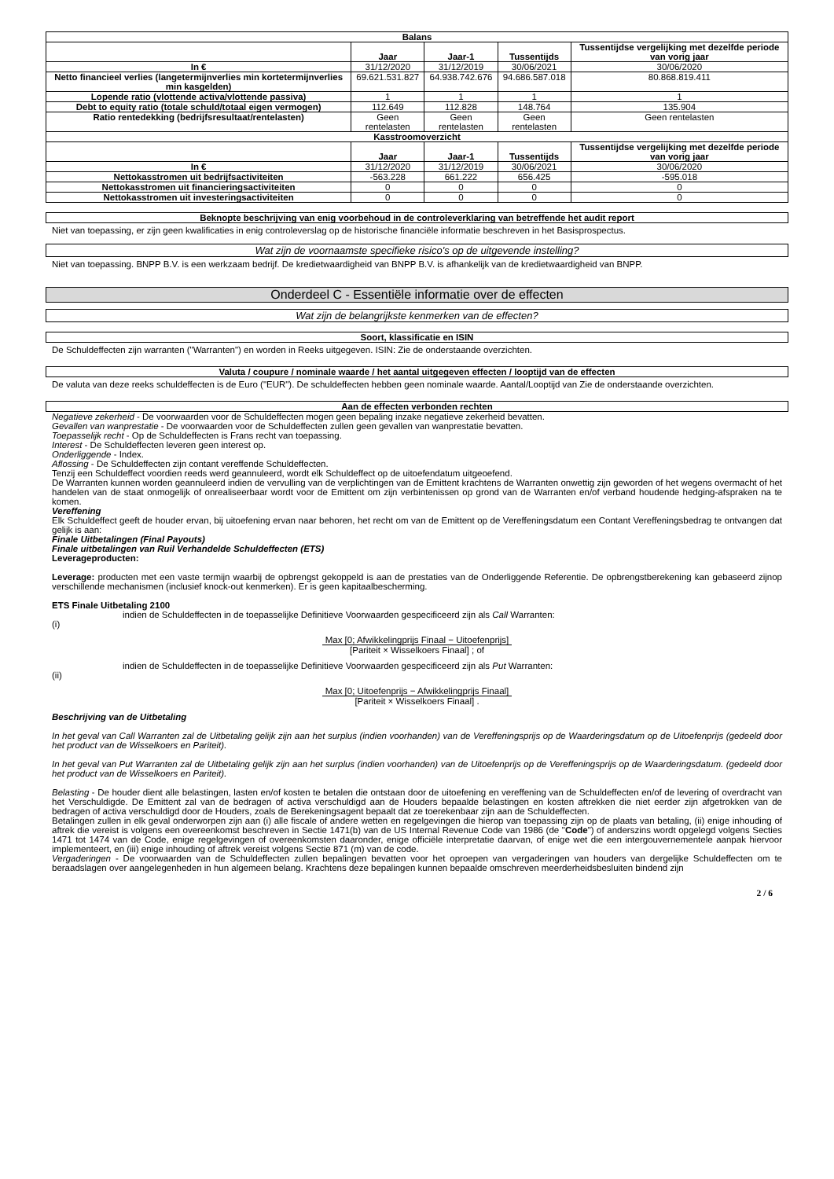| Balans | | | | |
| | Jaar | Jaar-1 | Tussentijds | Tussentijdse vergelijking met dezelfde periode van vorig jaar |
| In € | 31/12/2020 | 31/12/2019 | 30/06/2021 | 30/06/2020 |
| Netto financieel verlies (langetermijnverlies min kortetermijnverlies min kasgelden) | 69.621.531.827 | 64.938.742.676 | 94.686.587.018 | 80.868.819.411 |
| Lopende ratio (vlottende activa/vlottende passiva) | 1 | 1 | 1 | 1 |
| Debt to equity ratio (totale schuld/totaal eigen vermogen) | 112.649 | 112.828 | 148.764 | 135.904 |
| Ratio rentedekking (bedrijfsresultaat/rentelasten) | Geen rentelasten | Geen rentelasten | Geen rentelasten | Geen rentelasten |
| Kasstroomoverzicht | | | | |
| | Jaar | Jaar-1 | Tussentijds | Tussentijdse vergelijking met dezelfde periode van vorig jaar |
| In € | 31/12/2020 | 31/12/2019 | 30/06/2021 | 30/06/2020 |
| Nettokasstromen uit bedrijfsactiviteiten | -563.228 | 661.222 | 656.425 | -595.018 |
| Nettokasstromen uit financieringsactiviteiten | 0 | 0 | 0 | 0 |
| Nettokasstromen uit investeringsactiviteiten | 0 | 0 | 0 | 0 |
Beknopte beschrijving van enig voorbehoud in de controleverklaring van betreffende het audit report
Niet van toepassing, er zijn geen kwalificaties in enig controleverslag op de historische financiële informatie beschreven in het Basisprospectus.
Wat zijn de voornaamste specifieke risico's op de uitgevende instelling?
Niet van toepassing. BNPP B.V. is een werkzaam bedrijf. De kredietwaardigheid van BNPP B.V. is afhankelijk van de kredietwaardigheid van BNPP.
Onderdeel C - Essentiële informatie over de effecten
Wat zijn de belangrijkste kenmerken van de effecten?
Soort, klassificatie en ISIN
De Schuldeffecten zijn warranten ("Warranten") en worden in Reeks uitgegeven. ISIN: Zie de onderstaande overzichten.
Valuta / coupure / nominale waarde / het aantal uitgegeven effecten / looptijd van de effecten
De valuta van deze reeks schuldeffecten is de Euro ("EUR"). De schuldeffecten hebben geen nominale waarde. Aantal/Looptijd van Zie de onderstaande overzichten.
Aan de effecten verbonden rechten
Negatieve zekerheid - De voorwaarden voor de Schuldeffecten mogen geen bepaling inzake negatieve zekerheid bevatten.
Gevallen van wanprestatie - De voorwaarden voor de Schuldeffecten zullen geen gevallen van wanprestatie bevatten.
Toepasselijk recht - Op de Schuldeffecten is Frans recht van toepassing.
Interest - De Schuldeffecten leveren geen interest op.
Onderliggende - Index.
Aflossing - De Schuldeffecten zijn contant vereffende Schuldeffecten.
Tenzij een Schuldeffect voordien reeds werd geannuleerd, wordt elk Schuldeffect op de uitoefendatum uitgeoefend.
De Warranten kunnen worden geannuleerd indien de vervulling van de verplichtingen van de Emittent krachtens de Warranten onwettig zijn geworden of het wegens overmacht of het handelen van de staat onmogelijk of onrealiseerbaar wordt voor de Emittent om zijn verbintenissen op grond van de Warranten en/of verband houdende hedging-afspraken na te komen.
Vereffening
Elk Schuldeffect geeft de houder ervan, bij uitoefening ervan naar behoren, het recht om van de Emittent op de Vereffeningsdatum een Contant Vereffeningsbedrag te ontvangen dat gelijk is aan:
Finale Uitbetalingen (Final Payouts)
Finale uitbetalingen van Ruil Verhandelde Schuldeffecten (ETS)
Leverageproducten:
Leverage: producten met een vaste termijn waarbij de opbrengst gekoppeld is aan de prestaties van de Onderliggende Referentie. De opbrengstberekening kan gebaseerd zijnop verschillende mechanismen (inclusief knock-out kenmerken). Er is geen kapitaalbescherming.
ETS Finale Uitbetaling 2100
indien de Schuldeffecten in de toepasselijke Definitieve Voorwaarden gespecificeerd zijn als Call Warranten:
(i)
Max [0; Afwikkelingprijs Finaal − Uitoefenprijs]
[Pariteit × Wisselkoers Finaal] ; of
indien de Schuldeffecten in de toepasselijke Definitieve Voorwaarden gespecificeerd zijn als Put Warranten:
(ii)
Max [0; Uitoefenprijs − Afwikkelingprijs Finaal]
[Pariteit × Wisselkoers Finaal] .
Beschrijving van de Uitbetaling
In het geval van Call Warranten zal de Uitbetaling gelijk zijn aan het surplus (indien voorhanden) van de Vereffeningsprijs op de Waarderingsdatum op de Uitoefenprijs (gedeeld door het product van de Wisselkoers en Pariteit).
In het geval van Put Warranten zal de Uitbetaling gelijk zijn aan het surplus (indien voorhanden) van de Uitoefenprijs op de Vereffeningsprijs op de Waarderingsdatum. (gedeeld door het product van de Wisselkoers en Pariteit).
Belasting - De houder dient alle belastingen, lasten en/of kosten te betalen die ontstaan door de uitoefening en vereffening van de Schuldeffecten en/of de levering of overdracht van het Verschuldigde. De Emittent zal van de bedragen of activa verschuldigd aan de Houders bepaalde belastingen en kosten aftrekken die niet eerder zijn afgetrokken van de bedragen of activa verschuldigd door de Houders, zoals de Berekeningsagent bepaalt dat ze toerekenbaar zijn aan de Schuldeffecten.
Betalingen zullen in elk geval onderworpen zijn aan (i) alle fiscale of andere wetten en regelgevingen die hierop van toepassing zijn op de plaats van betaling, (ii) enige inhouding of aftrek die vereist is volgens een overeenkomst beschreven in Sectie 1471(b) van de US Internal Revenue Code van 1986 (de "Code") of anderszins wordt opgelegd volgens Secties 1471 tot 1474 van de Code, enige regelgevingen of overeenkomsten daaronder, enige officiële interpretatie daarvan, of enige wet die een intergouvernementele aanpak hiervoor implementeert, en (iii) enige inhouding of aftrek vereist volgens Sectie 871 (m) van de code.
Vergaderingen - De voorwaarden van de Schuldeffecten zullen bepalingen bevatten voor het oproepen van vergaderingen van houders van dergelijke Schuldeffecten om te beraadslagen over aangelegenheden in hun algemeen belang. Krachtens deze bepalingen kunnen bepaalde omschreven meerderheidsbesluiten bindend zijn
2 / 6